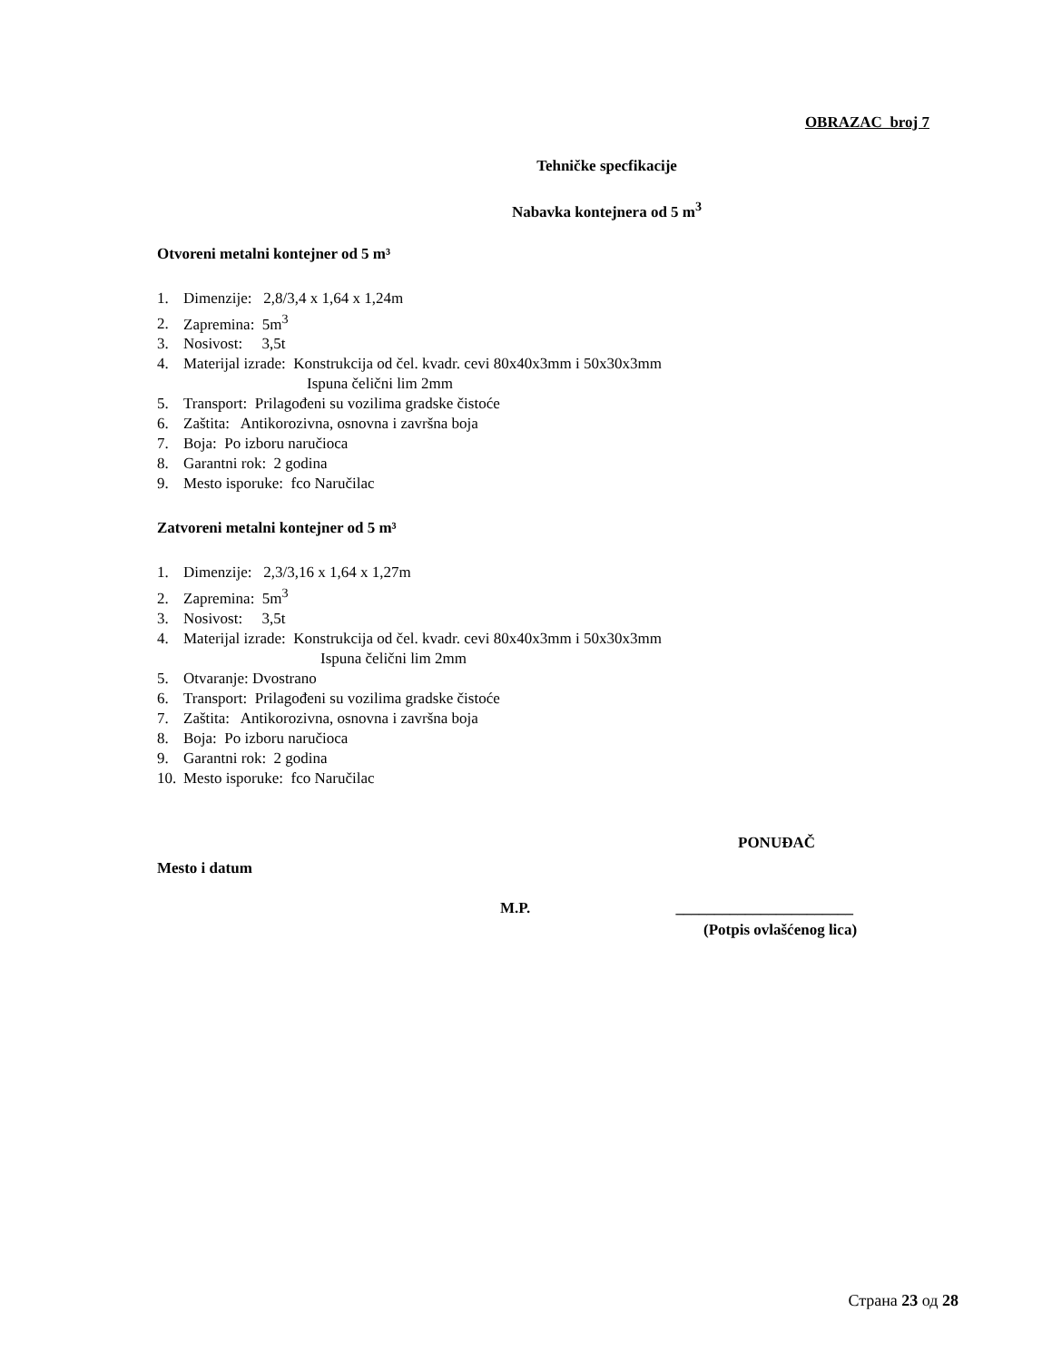OBRAZAC broj 7
Tehničke specfikacije
Nabavka kontejnera od 5 m<sup>3</sup>
Otvoreni metalni kontejner od 5 m³
1. Dimenzije: 2,8/3,4 x 1,64 x 1,24m
2. Zapremina: 5m<sup>3</sup>
3. Nosivost: 3,5t
4. Materijal izrade: Konstrukcija od čel. kvadr. cevi 80x40x3mm i 50x30x3mm
Ispuna čelični lim 2mm
5. Transport: Prilagođeni su vozilima gradske čistoće
6. Zaštita: Antikorozivna, osnovna i završna boja
7. Boja: Po izboru naručioca
8. Garantni rok: 2 godina
9. Mesto isporuke: fco Naručilac
Zatvoreni metalni kontejner od 5 m³
1. Dimenzije: 2,3/3,16 x 1,64 x 1,27m
2. Zapremina: 5m<sup>3</sup>
3. Nosivost: 3,5t
4. Materijal izrade: Konstrukcija od čel. kvadr. cevi 80x40x3mm i 50x30x3mm
Ispuna čelični lim 2mm
5. Otvaranje: Dvostrano
6. Transport: Prilagođeni su vozilima gradske čistoće
7. Zaštita: Antikorozivna, osnovna i završna boja
8. Boja: Po izboru naručioca
9. Garantni rok: 2 godina
10. Mesto isporuke: fco Naručilac
PONUĐAČ
Mesto i datum
M.P. _______________________
(Potpis ovlašćenog lica)
Страна 23 од 28